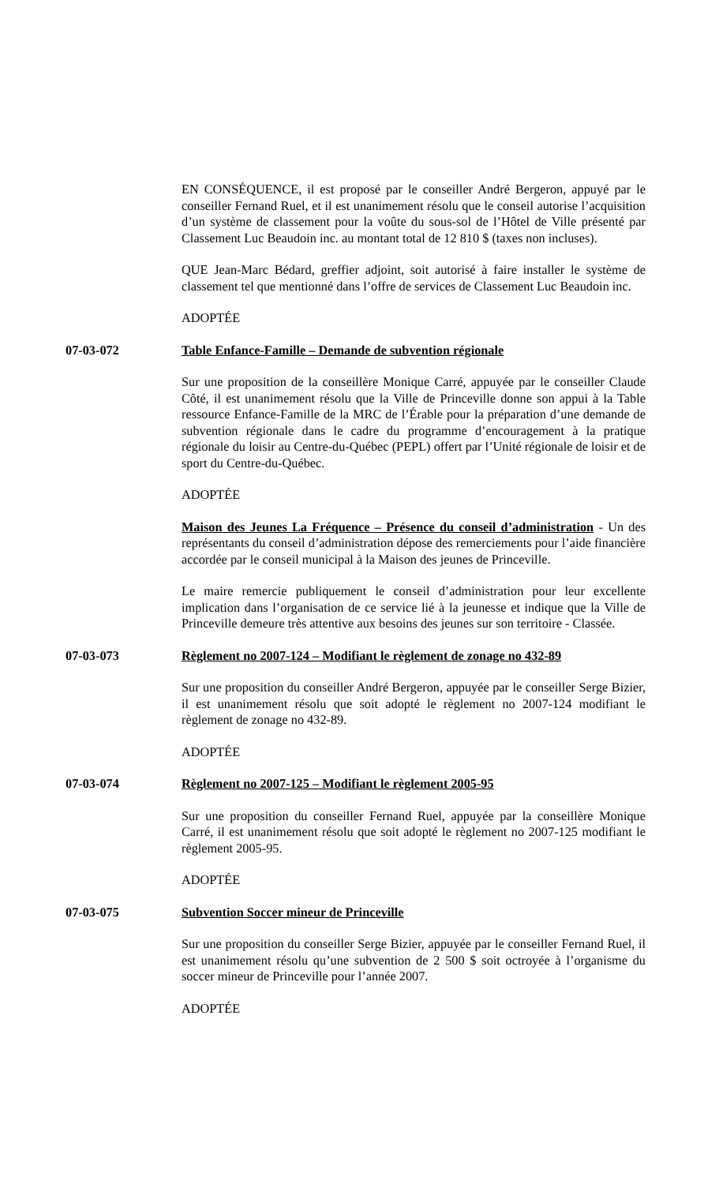EN CONSÉQUENCE, il est proposé par le conseiller André Bergeron, appuyé par le conseiller Fernand Ruel, et il est unanimement résolu que le conseil autorise l’acquisition d’un système de classement pour la voûte du sous-sol de l’Hôtel de Ville présenté par Classement Luc Beaudoin inc. au montant total de 12 810 $ (taxes non incluses).
QUE Jean-Marc Bédard, greffier adjoint, soit autorisé à faire installer le système de classement tel que mentionné dans l’offre de services de Classement Luc Beaudoin inc.
ADOPTÉE
07-03-072 Table Enfance-Famille – Demande de subvention régionale
Sur une proposition de la conseillère Monique Carré, appuyée par le conseiller Claude Côté, il est unanimement résolu que la Ville de Princeville donne son appui à la Table ressource Enfance-Famille de la MRC de l’Érable pour la préparation d’une demande de subvention régionale dans le cadre du programme d’encouragement à la pratique régionale du loisir au Centre-du-Québec (PEPL) offert par l’Unité régionale de loisir et de sport du Centre-du-Québec.
ADOPTÉE
Maison des Jeunes La Fréquence – Présence du conseil d’administration - Un des représentants du conseil d’administration dépose des remerciements pour l’aide financière accordée par le conseil municipal à la Maison des jeunes de Princeville.
Le maire remercie publiquement le conseil d’administration pour leur excellente implication dans l’organisation de ce service lié à la jeunesse et indique que la Ville de Princeville demeure très attentive aux besoins des jeunes sur son territoire - Classée.
07-03-073 Règlement no 2007-124 – Modifiant le règlement de zonage no 432-89
Sur une proposition du conseiller André Bergeron, appuyée par le conseiller Serge Bizier, il est unanimement résolu que soit adopté le règlement no 2007-124 modifiant le règlement de zonage no 432-89.
ADOPTÉE
07-03-074 Règlement no 2007-125 – Modifiant le règlement 2005-95
Sur une proposition du conseiller Fernand Ruel, appuyée par la conseillère Monique Carré, il est unanimement résolu que soit adopté le règlement no 2007-125 modifiant le règlement 2005-95.
ADOPTÉE
07-03-075 Subvention Soccer mineur de Princeville
Sur une proposition du conseiller Serge Bizier, appuyée par le conseiller Fernand Ruel, il est unanimement résolu qu’une subvention de 2 500 $ soit octroyée à l’organisme du soccer mineur de Princeville pour l’année 2007.
ADOPTÉE